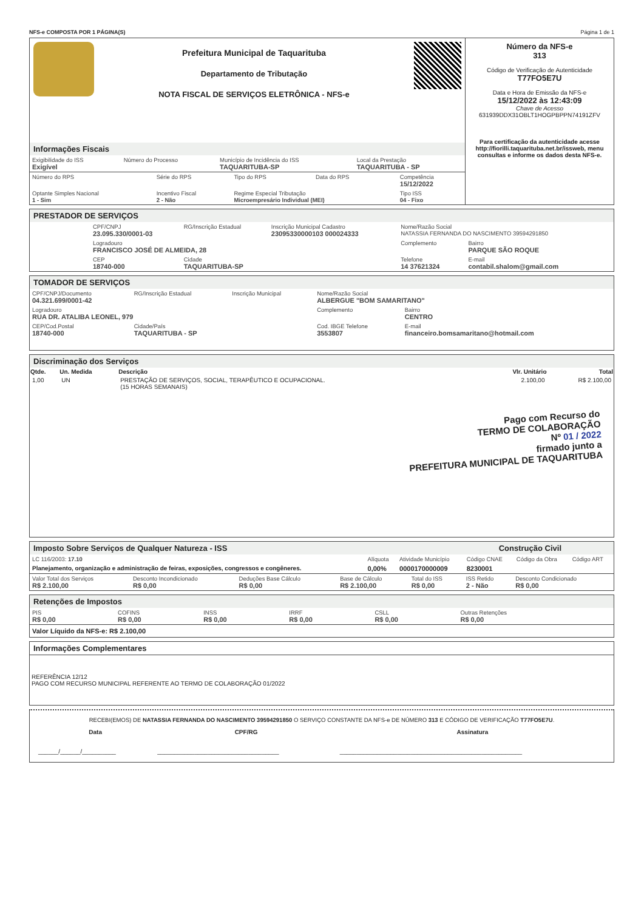NFS-e COMPOSTA POR 1 PÁGINA(S) Página 1 de 1
Prefeitura Municipal de Taquarituba
Departamento de Tributação
NOTA FISCAL DE SERVIÇOS ELETRÔNICA - NFS-e
Informações Fiscais
| Exigibilidade do ISS Exigível | Número do Processo | Município de Incidência do ISS TAQUARITUBA-SP | Local da Prestação TAQUARITUBA - SP |
| Número do RPS | Série do RPS | Tipo do RPS | Data do RPS | Competência 15/12/2022 |
| Optante Simples Nacional 1 - Sim | Incentivo Fiscal 2 - Não | Regime Especial Tributação Microempresário Individual (MEI) | | Tipo ISS 04 - Fixo |
Número da NFS-e
313
Código de Verificação de Autenticidade
T77FO5E7U
Data e Hora de Emissão da NFS-e
15/12/2022 às 12:43:09
Chave de Acesso
631939DDX31OBLT1HOGPBPPN74191ZFV
Para certificação da autenticidade acesse http://fiorilli.taquarituba.net.br/issweb, menu consultas e informe os dados desta NFS-e.
PRESTADOR DE SERVIÇOS
| CPF/CNPJ 23.095.330/0001-03 | RG/Inscrição Estadual | Inscrição Municipal Cadastro 23095330000103 000024333 | Nome/Razão Social NATASSIA FERNANDA DO NASCIMENTO 39594291850 | |
| Logradouro FRANCISCO JOSÉ DE ALMEIDA, 28 | | | Complemento | Bairro PARQUE SÃO ROQUE |
| CEP 18740-000 | Cidade TAQUARITUBA-SP | | Telefone 14 37621324 | E-mail contabil.shalom@gmail.com |
TOMADOR DE SERVIÇOS
| CPF/CNPJ/Documento 04.321.699/0001-42 | RG/Inscrição Estadual | Inscrição Municipal | Nome/Razão Social ALBERGUE "BOM SAMARITANO" | |
| Logradouro RUA DR. ATALIBA LEONEL, 979 | | | Complemento | Bairro CENTRO |
| CEP/Cod.Postal 18740-000 | Cidade/País TAQUARITUBA - SP | | Cod. IBGE Telefone 3553807 | E-mail financeiro.bomsamaritano@hotmail.com |
Discriminação dos Serviços
| Qtde. | Un. Medida | Descrição | Vlr. Unitário | Total |
| --- | --- | --- | --- | --- |
| 1,00 | UN | PRESTAÇÃO DE SERVIÇOS, SOCIAL, TERAPÊUTICO E OCUPACIONAL. (15 HORAS SEMANAIS) | 2.100,00 | R$ 2.100,00 |
Pago com Recurso do
TERMO DE COLABORAÇÃO
Nº 01 / 2022
firmado junto a
PREFEITURA MUNICIPAL DE TAQUARITUBA
Imposto Sobre Serviços de Qualquer Natureza - ISS Construção Civil
| LC 116/2003: 17.10 | Alíquota | Atividade Município | Código CNAE | Código da Obra | Código ART |
| Planejamento, organização e administração de feiras, exposições, congressos e congêneres. | 0,00% | 0000170000009 | 8230001 | | |
| Valor Total dos Serviços R$ 2.100,00 | Desconto Incondicionado R$ 0,00 | Deduções Base Cálculo R$ 0,00 | Base de Cálculo R$ 2.100,00 | Total do ISS R$ 0,00 | ISS Retido 2 - Não | Desconto Condicionado R$ 0,00 |
Retenções de Impostos
| PIS R$ 0,00 | COFINS R$ 0,00 | INSS R$ 0,00 | IRRF R$ 0,00 | CSLL R$ 0,00 | Outras Retenções R$ 0,00 |
Valor Líquido da NFS-e: R$ 2.100,00
Informações Complementares
REFERÊNCIA 12/12
PAGO COM RECURSO MUNICIPAL REFERENTE AO TERMO DE COLABORAÇÃO 01/2022
RECEBI(EMOS) DE NATASSIA FERNANDA DO NASCIMENTO 39594291850 O SERVIÇO CONSTANTE DA NFS-e DE NÚMERO 313 E CÓDIGO DE VERIFICAÇÃO T77FO5E7U.
| Data | CPF/RG | Assinatura |
| --- | --- | --- |
| ______/______/__________ | ____________________________________ | ______________________________________________________ |